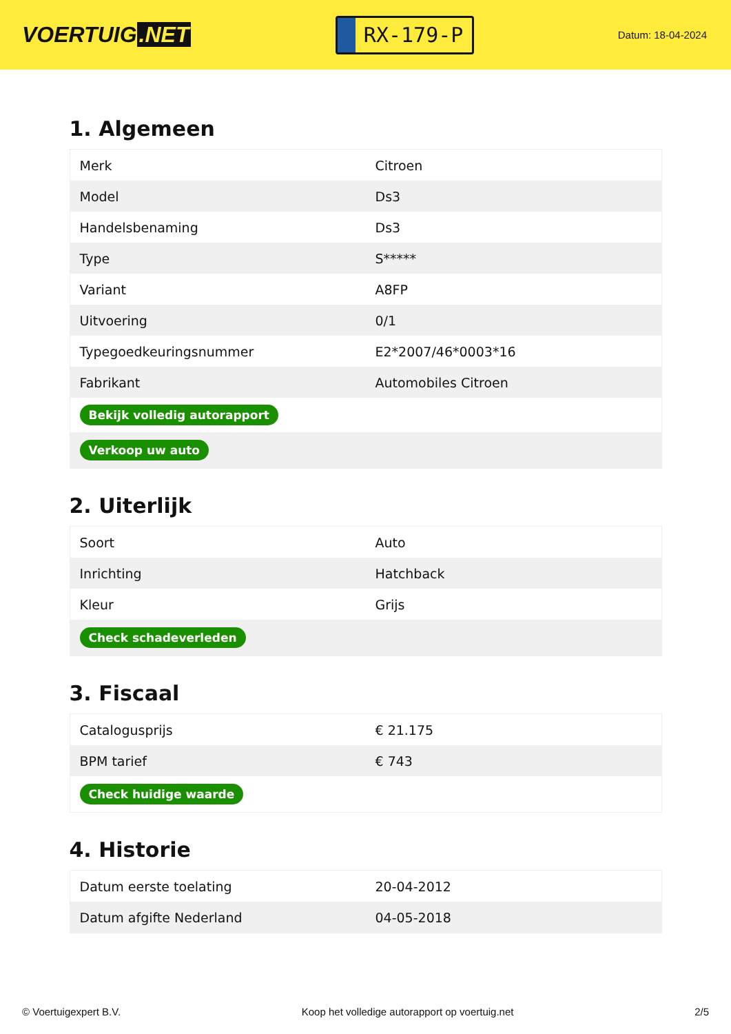VOERTUIG.NET
RX-179-P
Datum: 18-04-2024
1. Algemeen
| Merk | Citroen |
| Model | Ds3 |
| Handelsbenaming | Ds3 |
| Type | S***** |
| Variant | A8FP |
| Uitvoering | 0/1 |
| Typegoedkeuringsnummer | E2*2007/46*0003*16 |
| Fabrikant | Automobiles Citroen |
| Bekijk volledig autorapport | |
| Verkoop uw auto | |
2. Uiterlijk
| Soort | Auto |
| Inrichting | Hatchback |
| Kleur | Grijs |
| Check schadeverleden | |
3. Fiscaal
| Catalogusprijs | € 21.175 |
| BPM tarief | € 743 |
| Check huidige waarde | |
4. Historie
| Datum eerste toelating | 20-04-2012 |
| Datum afgifte Nederland | 04-05-2018 |
© Voertuigexpert B.V. Koop het volledige autorapport op voertuig.net 2/5